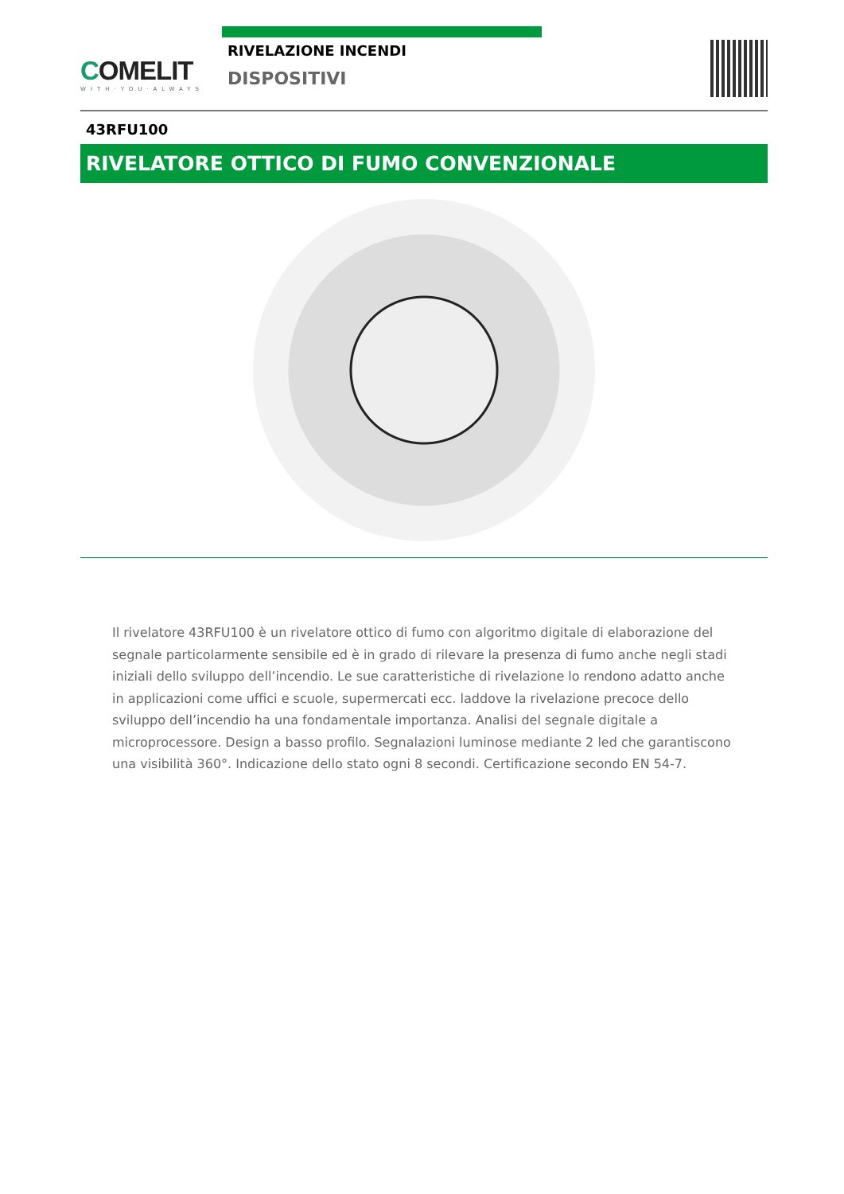COMELIT
WITH·YOU·ALWAYS
RIVELAZIONE INCENDI
DISPOSITIVI
43RFU100
RIVELATORE OTTICO DI FUMO CONVENZIONALE
Il rivelatore 43RFU100 è un rivelatore ottico di fumo con algoritmo digitale di elaborazione del segnale particolarmente sensibile ed è in grado di rilevare la presenza di fumo anche negli stadi iniziali dello sviluppo dell’incendio. Le sue caratteristiche di rivelazione lo rendono adatto anche in applicazioni come uffici e scuole, supermercati ecc. laddove la rivelazione precoce dello sviluppo dell’incendio ha una fondamentale importanza. Analisi del segnale digitale a microprocessore. Design a basso profilo. Segnalazioni luminose mediante 2 led che garantiscono una visibilità 360°. Indicazione dello stato ogni 8 secondi. Certificazione secondo EN 54-7.